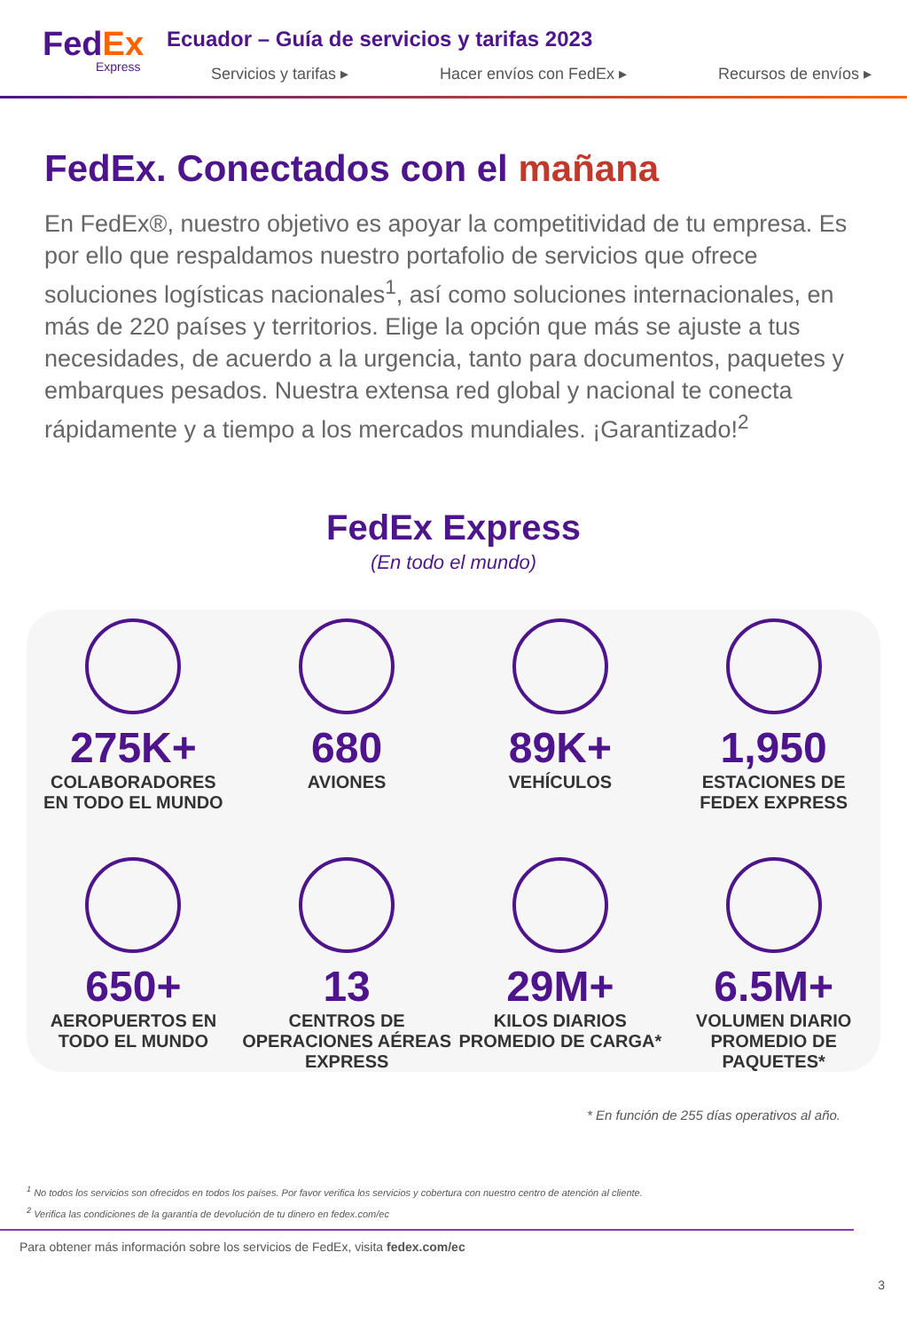FedEx
Express
Ecuador – Guía de servicios y tarifas 2023
Servicios y tarifas ▸ Hacer envíos con FedEx ▸ Recursos de envíos ▸
FedEx. Conectados con el mañana
En FedEx®, nuestro objetivo es apoyar la competitividad de tu empresa. Es por ello que respaldamos nuestro portafolio de servicios que ofrece soluciones logísticas nacionales<sup>1</sup>, así como soluciones internacionales, en más de 220 países y territorios. Elige la opción que más se ajuste a tus necesidades, de acuerdo a la urgencia, tanto para documentos, paquetes y embarques pesados. Nuestra extensa red global y nacional te conecta rápidamente y a tiempo a los mercados mundiales. ¡Garantizado!<sup>2</sup>
FedEx Express
(En todo el mundo)
275K+
COLABORADORES
EN TODO EL MUNDO
680
AVIONES
89K+
VEHÍCULOS
1,950
ESTACIONES DE
FEDEX EXPRESS
650+
AEROPUERTOS EN
TODO EL MUNDO
13
CENTROS DE
OPERACIONES AÉREAS
EXPRESS
29M+
KILOS DIARIOS
PROMEDIO DE CARGA*
6.5M+
VOLUMEN DIARIO
PROMEDIO DE PAQUETES*
* En función de 255 días operativos al año.
<sup>1</sup> No todos los servicios son ofrecidos en todos los países. Por favor verifica los servicios y cobertura con nuestro centro de atención al cliente.
<sup>2</sup> Verifica las condiciones de la garantía de devolución de tu dinero en fedex.com/ec
Para obtener más información sobre los servicios de FedEx, visita fedex.com/ec
3